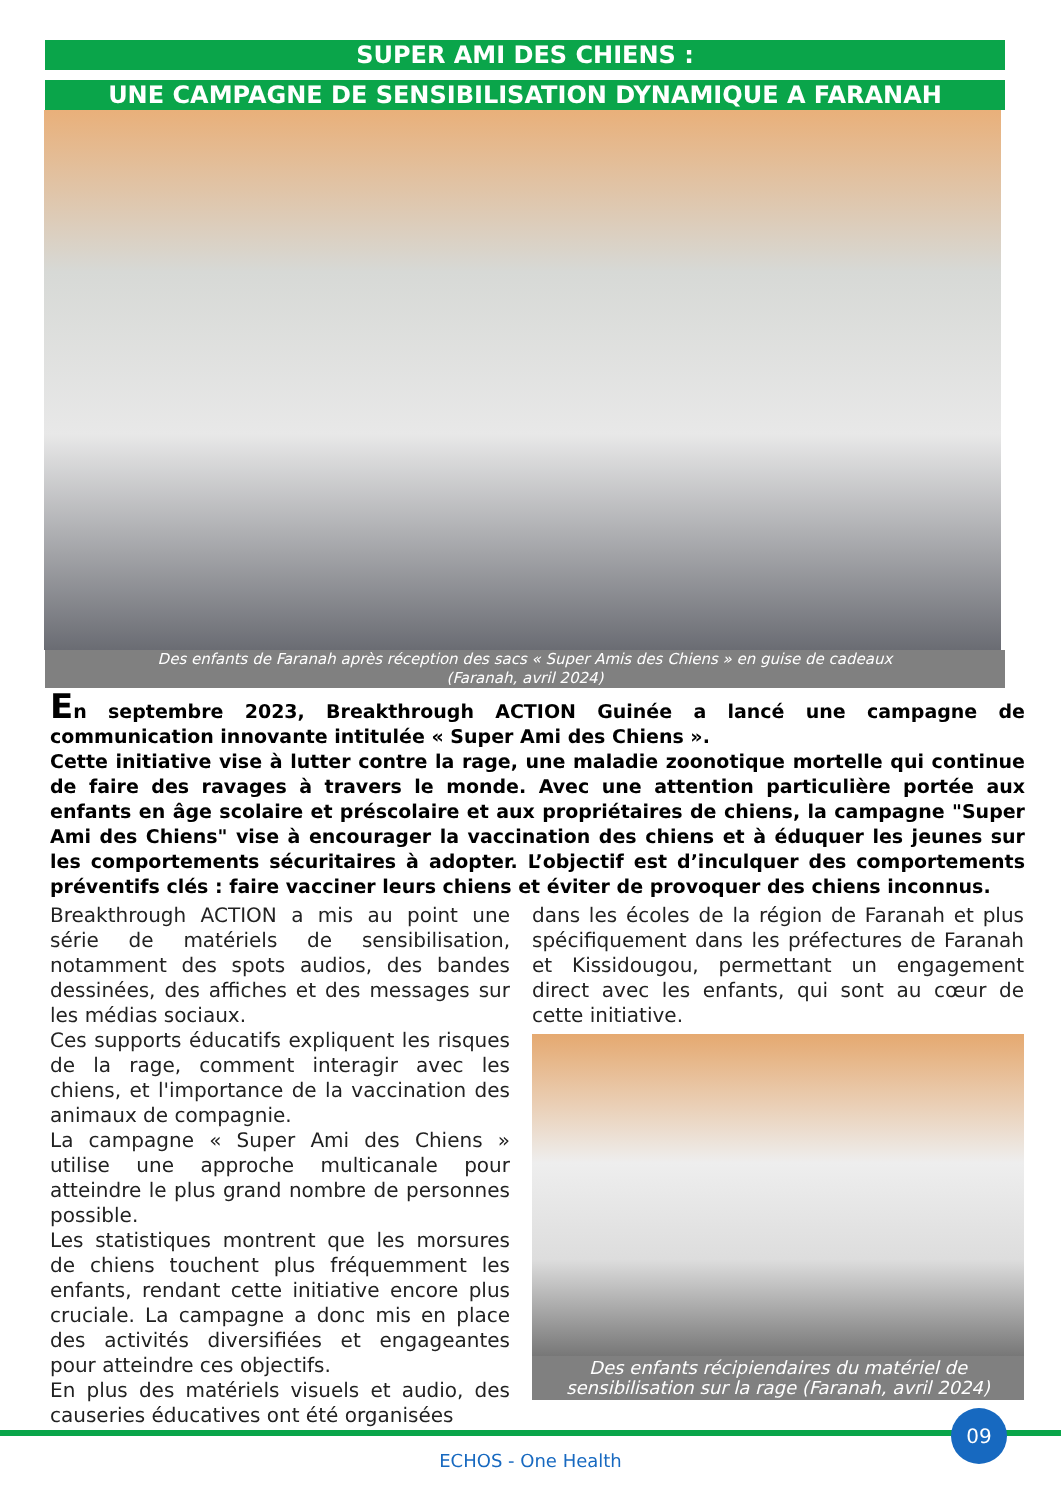SUPER AMI DES CHIENS :
UNE CAMPAGNE DE SENSIBILISATION DYNAMIQUE A FARANAH
Des enfants de Faranah après réception des sacs « Super Amis des Chiens » en guise de cadeaux
(Faranah, avril 2024)
En septembre 2023, Breakthrough ACTION Guinée a lancé une campagne de communication innovante intitulée « Super Ami des Chiens ».
Cette initiative vise à lutter contre la rage, une maladie zoonotique mortelle qui continue de faire des ravages à travers le monde. Avec une attention particulière portée aux enfants en âge scolaire et préscolaire et aux propriétaires de chiens, la campagne "Super Ami des Chiens" vise à encourager la vaccination des chiens et à éduquer les jeunes sur les comportements sécuritaires à adopter. L’objectif est d’inculquer des comportements préventifs clés : faire vacciner leurs chiens et éviter de provoquer des chiens inconnus.
Breakthrough ACTION a mis au point une série de matériels de sensibilisation, notamment des spots audios, des bandes dessinées, des affiches et des messages sur les médias sociaux.
Ces supports éducatifs expliquent les risques de la rage, comment interagir avec les chiens, et l'importance de la vaccination des animaux de compagnie.
La campagne « Super Ami des Chiens » utilise une approche multicanale pour atteindre le plus grand nombre de personnes possible.
Les statistiques montrent que les morsures de chiens touchent plus fréquemment les enfants, rendant cette initiative encore plus cruciale. La campagne a donc mis en place des activités diversifiées et engageantes pour atteindre ces objectifs.
En plus des matériels visuels et audio, des causeries éducatives ont été organisées
dans les écoles de la région de Faranah et plus spécifiquement dans les préfectures de Faranah et Kissidougou, permettant un engagement direct avec les enfants, qui sont au cœur de cette initiative.
Des enfants récipiendaires du matériel de sensibilisation sur la rage (Faranah, avril 2024)
09
ECHOS - One Health